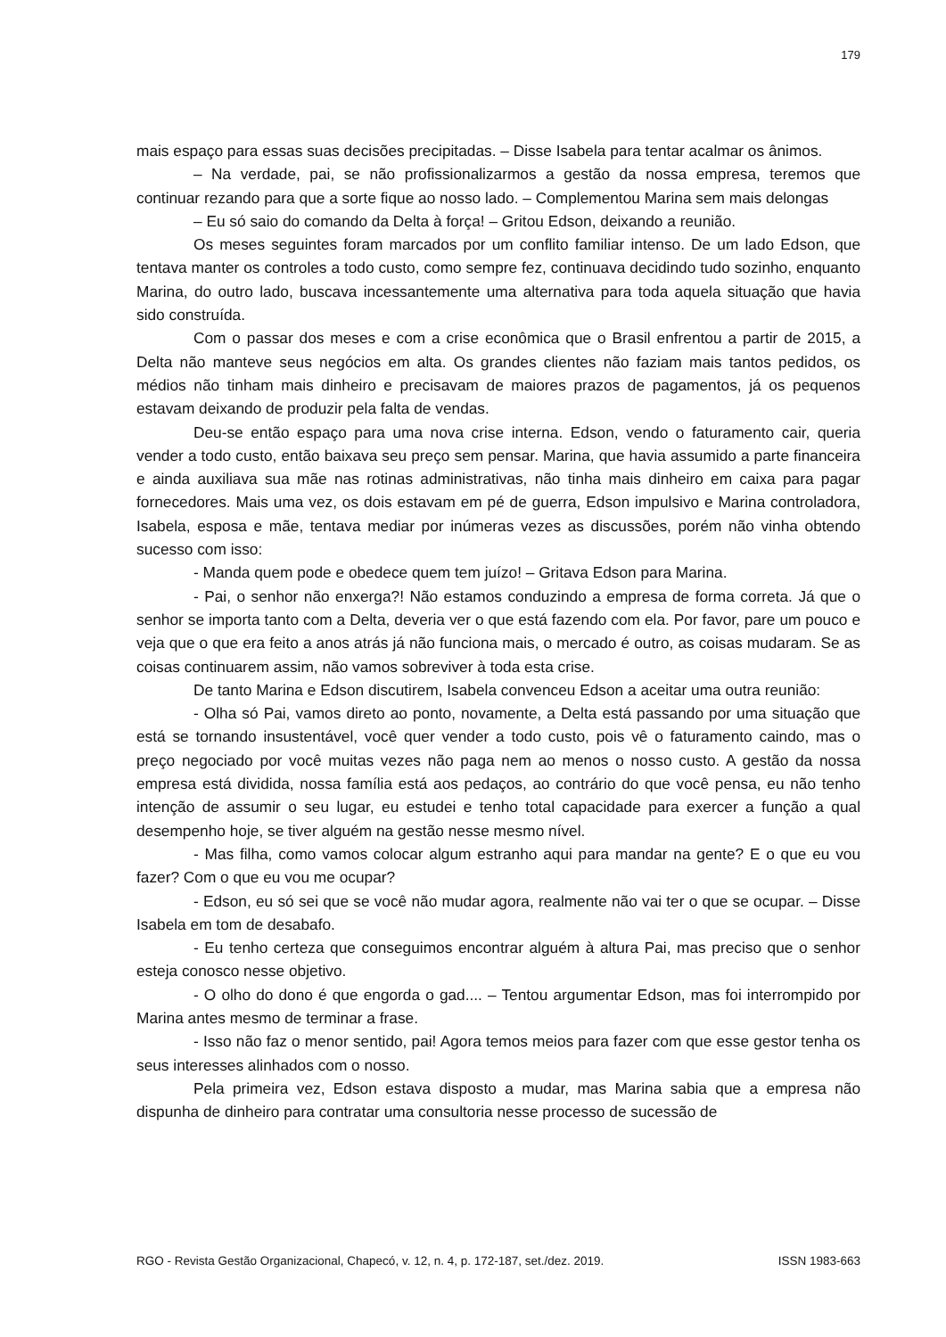179
mais espaço para essas suas decisões precipitadas. – Disse Isabela para tentar acalmar os ânimos.
– Na verdade, pai, se não profissionalizarmos a gestão da nossa empresa, teremos que continuar rezando para que a sorte fique ao nosso lado. – Complementou Marina sem mais delongas
– Eu só saio do comando da Delta à força! – Gritou Edson, deixando a reunião.
Os meses seguintes foram marcados por um conflito familiar intenso. De um lado Edson, que tentava manter os controles a todo custo, como sempre fez, continuava decidindo tudo sozinho, enquanto Marina, do outro lado, buscava incessantemente uma alternativa para toda aquela situação que havia sido construída.
Com o passar dos meses e com a crise econômica que o Brasil enfrentou a partir de 2015, a Delta não manteve seus negócios em alta. Os grandes clientes não faziam mais tantos pedidos, os médios não tinham mais dinheiro e precisavam de maiores prazos de pagamentos, já os pequenos estavam deixando de produzir pela falta de vendas.
Deu-se então espaço para uma nova crise interna. Edson, vendo o faturamento cair, queria vender a todo custo, então baixava seu preço sem pensar. Marina, que havia assumido a parte financeira e ainda auxiliava sua mãe nas rotinas administrativas, não tinha mais dinheiro em caixa para pagar fornecedores. Mais uma vez, os dois estavam em pé de guerra, Edson impulsivo e Marina controladora, Isabela, esposa e mãe, tentava mediar por inúmeras vezes as discussões, porém não vinha obtendo sucesso com isso:
- Manda quem pode e obedece quem tem juízo! – Gritava Edson para Marina.
- Pai, o senhor não enxerga?! Não estamos conduzindo a empresa de forma correta. Já que o senhor se importa tanto com a Delta, deveria ver o que está fazendo com ela. Por favor, pare um pouco e veja que o que era feito a anos atrás já não funciona mais, o mercado é outro, as coisas mudaram. Se as coisas continuarem assim, não vamos sobreviver à toda esta crise.
De tanto Marina e Edson discutirem, Isabela convenceu Edson a aceitar uma outra reunião:
- Olha só Pai, vamos direto ao ponto, novamente, a Delta está passando por uma situação que está se tornando insustentável, você quer vender a todo custo, pois vê o faturamento caindo, mas o preço negociado por você muitas vezes não paga nem ao menos o nosso custo. A gestão da nossa empresa está dividida, nossa família está aos pedaços, ao contrário do que você pensa, eu não tenho intenção de assumir o seu lugar, eu estudei e tenho total capacidade para exercer a função a qual desempenho hoje, se tiver alguém na gestão nesse mesmo nível.
- Mas filha, como vamos colocar algum estranho aqui para mandar na gente? E o que eu vou fazer? Com o que eu vou me ocupar?
- Edson, eu só sei que se você não mudar agora, realmente não vai ter o que se ocupar. – Disse Isabela em tom de desabafo.
- Eu tenho certeza que conseguimos encontrar alguém à altura Pai, mas preciso que o senhor esteja conosco nesse objetivo.
- O olho do dono é que engorda o gad.... – Tentou argumentar Edson, mas foi interrompido por Marina antes mesmo de terminar a frase.
- Isso não faz o menor sentido, pai! Agora temos meios para fazer com que esse gestor tenha os seus interesses alinhados com o nosso.
Pela primeira vez, Edson estava disposto a mudar, mas Marina sabia que a empresa não dispunha de dinheiro para contratar uma consultoria nesse processo de sucessão de
RGO - Revista Gestão Organizacional, Chapecó, v. 12, n. 4, p. 172-187, set./dez. 2019. ISSN 1983-663